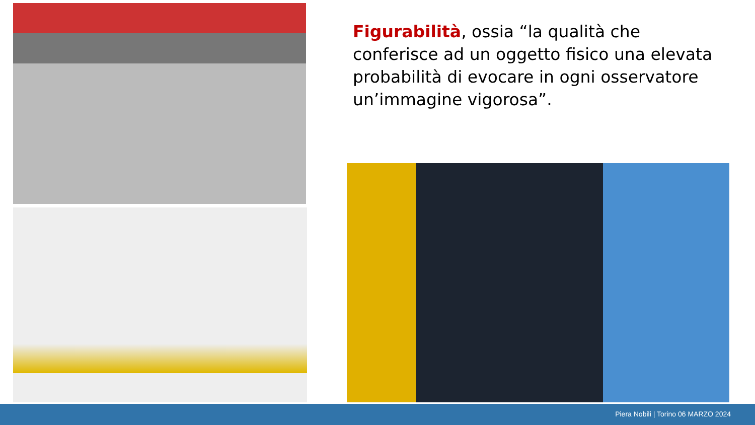Figurabilità, ossia “la qualità che conferisce ad un oggetto fisico una elevata probabilità di evocare in ogni osservatore un’immagine vigorosa”.
Piera Nobili | Torino 06 MARZO 2024